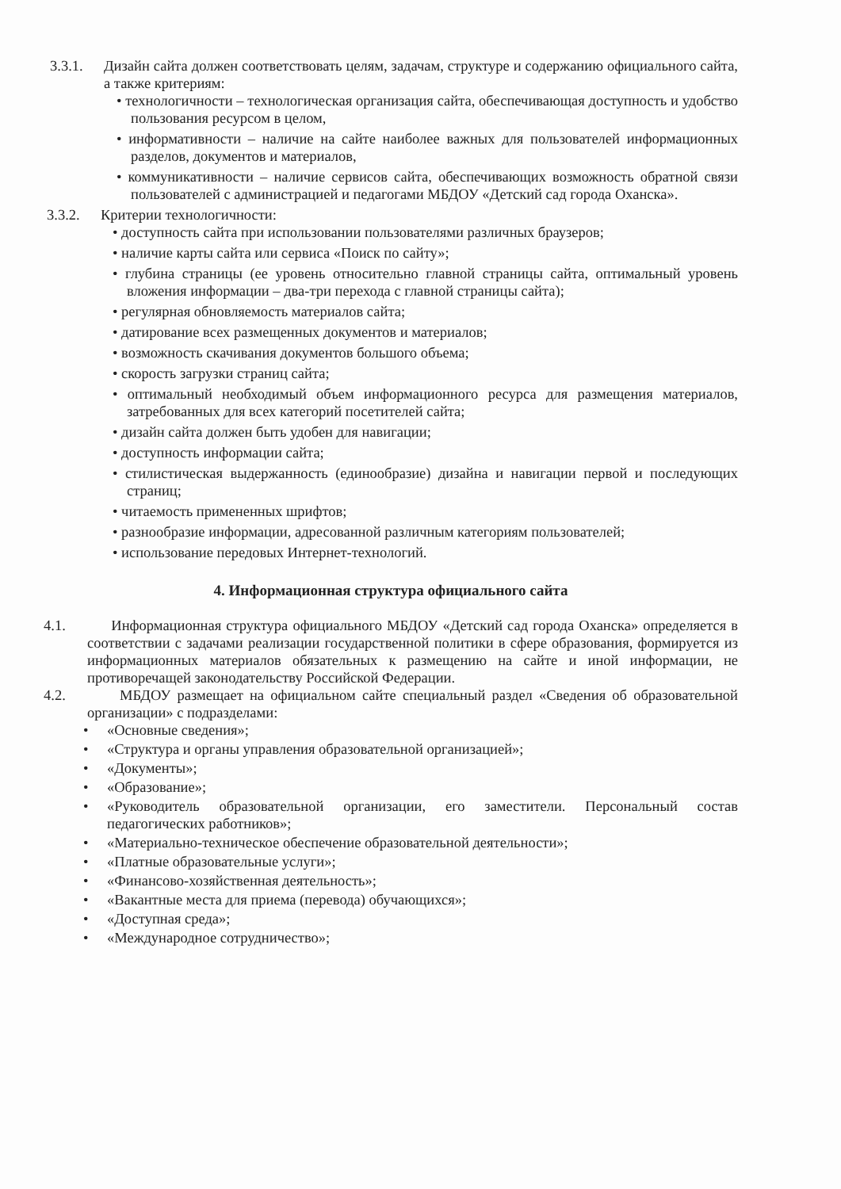3.3.1. Дизайн сайта должен соответствовать целям, задачам, структуре и содержанию официального сайта, а также критериям:
• технологичности – технологическая организация сайта, обеспечивающая доступность и удобство пользования ресурсом в целом,
• информативности – наличие на сайте наиболее важных для пользователей информационных разделов, документов и материалов,
• коммуникативности – наличие сервисов сайта, обеспечивающих возможность обратной связи пользователей с администрацией и педагогами МБДОУ «Детский сад города Оханска».
3.3.2. Критерии технологичности:
• доступность сайта при использовании пользователями различных браузеров;
• наличие карты сайта или сервиса «Поиск по сайту»;
• глубина страницы (ее уровень относительно главной страницы сайта, оптимальный уровень вложения информации – два-три перехода с главной страницы сайта);
• регулярная обновляемость материалов сайта;
• датирование всех размещенных документов и материалов;
• возможность скачивания документов большого объема;
• скорость загрузки страниц сайта;
• оптимальный необходимый объем информационного ресурса для размещения материалов, затребованных для всех категорий посетителей сайта;
• дизайн сайта должен быть удобен для навигации;
• доступность информации сайта;
• стилистическая выдержанность (единообразие) дизайна и навигации первой и последующих страниц;
• читаемость примененных шрифтов;
• разнообразие информации, адресованной различным категориям пользователей;
• использование передовых Интернет-технологий.
4. Информационная структура официального сайта
4.1. Информационная структура официального МБДОУ «Детский сад города Оханска» определяется в соответствии с задачами реализации государственной политики в сфере образования, формируется из информационных материалов обязательных к размещению на сайте и иной информации, не противоречащей законодательству Российской Федерации.
4.2. МБДОУ размещает на официальном сайте специальный раздел «Сведения об образовательной организации» с подразделами:
• «Основные сведения»;
• «Структура и органы управления образовательной организацией»;
• «Документы»;
• «Образование»;
• «Руководитель образовательной организации, его заместители. Персональный состав педагогических работников»;
• «Материально-техническое обеспечение образовательной деятельности»;
• «Платные образовательные услуги»;
• «Финансово-хозяйственная деятельность»;
• «Вакантные места для приема (перевода) обучающихся»;
• «Доступная среда»;
• «Международное сотрудничество»;